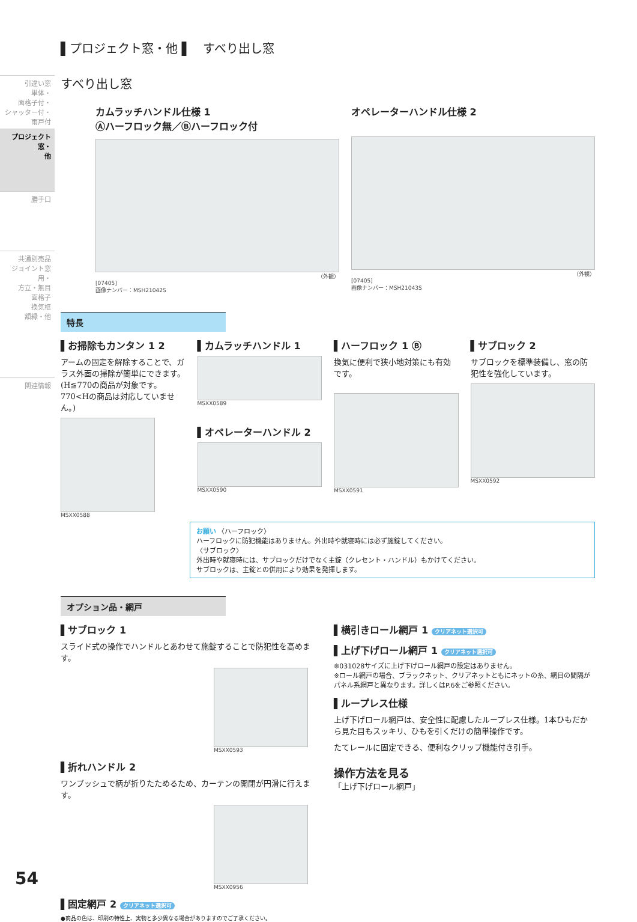引違い窓
単体・
面格子付・
シャッター付・
雨戸付
プロジェクト窓・
他
勝手口
共通別売品
ジョイント窓用・
方立・無目
面格子
換気框
額縁・他
関連情報
▌プロジェクト窓・他 ▌　すべり出し窓
すべり出し窓
カムラッチハンドル仕様 1
Ⓐハーフロック無／Ⓑハーフロック付
（外観）
[07405]
画像ナンバー：MSH21042S
オペレーターハンドル仕様 2
（外観）
[07405]
画像ナンバー：MSH21043S
特長
▌お掃除もカンタン 1 2
アームの固定を解除することで、ガラス外面の掃除が簡単にできます。(H≦770の商品が対象です。770<Hの商品は対応していません。)
MSXX0588
▌カムラッチハンドル 1
MSXX0589
▌オペレーターハンドル 2
MSXX0590
▌ハーフロック 1 Ⓑ
換気に便利で狭小地対策にも有効です。
MSXX0591
▌サブロック 2
サブロックを標準装備し、窓の防犯性を強化しています。
MSXX0592
お願い 〈ハーフロック〉
ハーフロックに防犯機能はありません。外出時や就寝時には必ず施錠してください。
〈サブロック〉
外出時や就寝時には、サブロックだけでなく主錠（クレセント・ハンドル）もかけてください。
サブロックは、主錠との併用により効果を発揮します。
オプション品・網戸
▌サブロック 1
スライド式の操作でハンドルとあわせて施錠することで防犯性を高めます。
MSXX0593
▌折れハンドル 2
ワンプッシュで柄が折りたためるため、カーテンの開閉が円滑に行えます。
MSXX0956
▌固定網戸 2 クリアネット選択可
▌横引きロール網戸 1 クリアネット選択可
▌上げ下げロール網戸 1 クリアネット選択可
※031028サイズに上げ下げロール網戸の設定はありません。
※ロール網戸の場合、ブラックネット、クリアネットともにネットの糸、網目の間隔がパネル系網戸と異なります。詳しくはP.6をご参照ください。
▌ループレス仕様
上げ下げロール網戸は、安全性に配慮したループレス仕様。1本ひもだから見た目もスッキリ、ひもを引くだけの簡単操作です。
たてレールに固定できる、便利なクリップ機能付き引手。
操作方法を見る
「上げ下げロール網戸」
●商品の色は、印刷の特性上、実物と多少異なる場合がありますのでご了承ください。
54